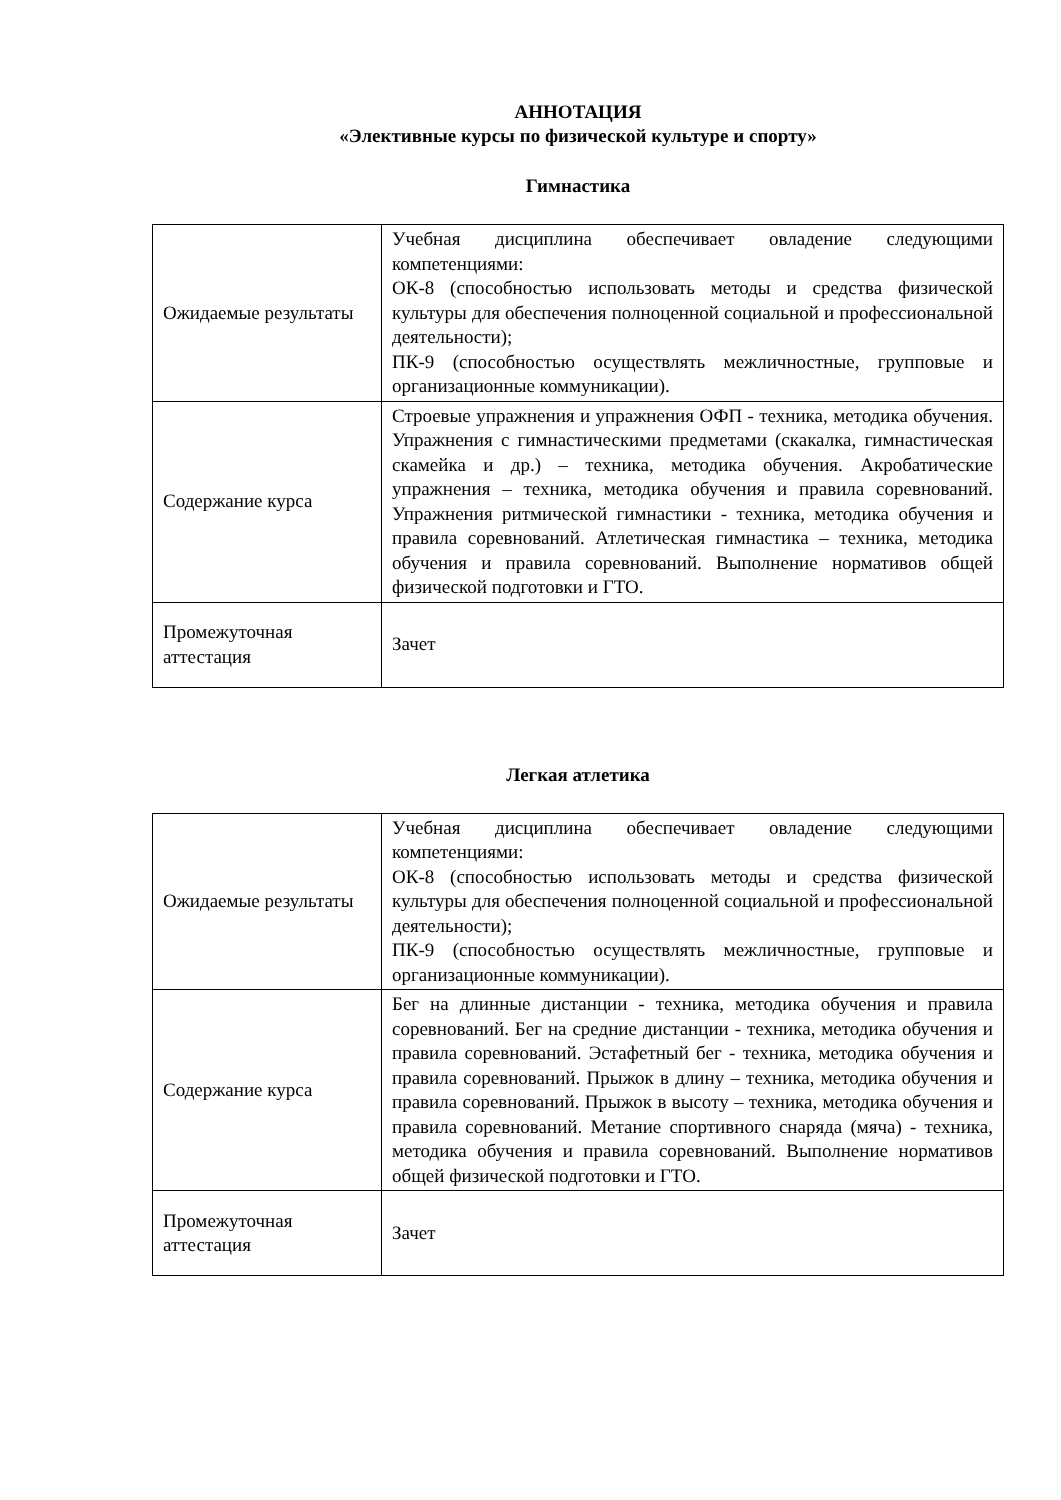АННОТАЦИЯ
«Элективные курсы по физической культуре и спорту»
Гимнастика
| Ожидаемые результаты | Учебная дисциплина обеспечивает овладение следующими компетенциями: ОК-8 (способностью использовать методы и средства физической культуры для обеспечения полноценной социальной и профессиональной деятельности); ПК-9 (способностью осуществлять межличностные, групповые и организационные коммуникации). |
| Содержание курса | Строевые упражнения и упражнения ОФП - техника, методика обучения. Упражнения с гимнастическими предметами (скакалка, гимнастическая скамейка и др.) – техника, методика обучения. Акробатические упражнения – техника, методика обучения и правила соревнований. Упражнения ритмической гимнастики - техника, методика обучения и правила соревнований. Атлетическая гимнастика – техника, методика обучения и правила соревнований. Выполнение нормативов общей физической подготовки и ГТО. |
| Промежуточная аттестация | Зачет |
Легкая атлетика
| Ожидаемые результаты | Учебная дисциплина обеспечивает овладение следующими компетенциями: ОК-8 (способностью использовать методы и средства физической культуры для обеспечения полноценной социальной и профессиональной деятельности); ПК-9 (способностью осуществлять межличностные, групповые и организационные коммуникации). |
| Содержание курса | Бег на длинные дистанции - техника, методика обучения и правила соревнований. Бег на средние дистанции - техника, методика обучения и правила соревнований. Эстафетный бег - техника, методика обучения и правила соревнований. Прыжок в длину – техника, методика обучения и правила соревнований. Прыжок в высоту – техника, методика обучения и правила соревнований. Метание спортивного снаряда (мяча) - техника, методика обучения и правила соревнований. Выполнение нормативов общей физической подготовки и ГТО. |
| Промежуточная аттестация | Зачет |